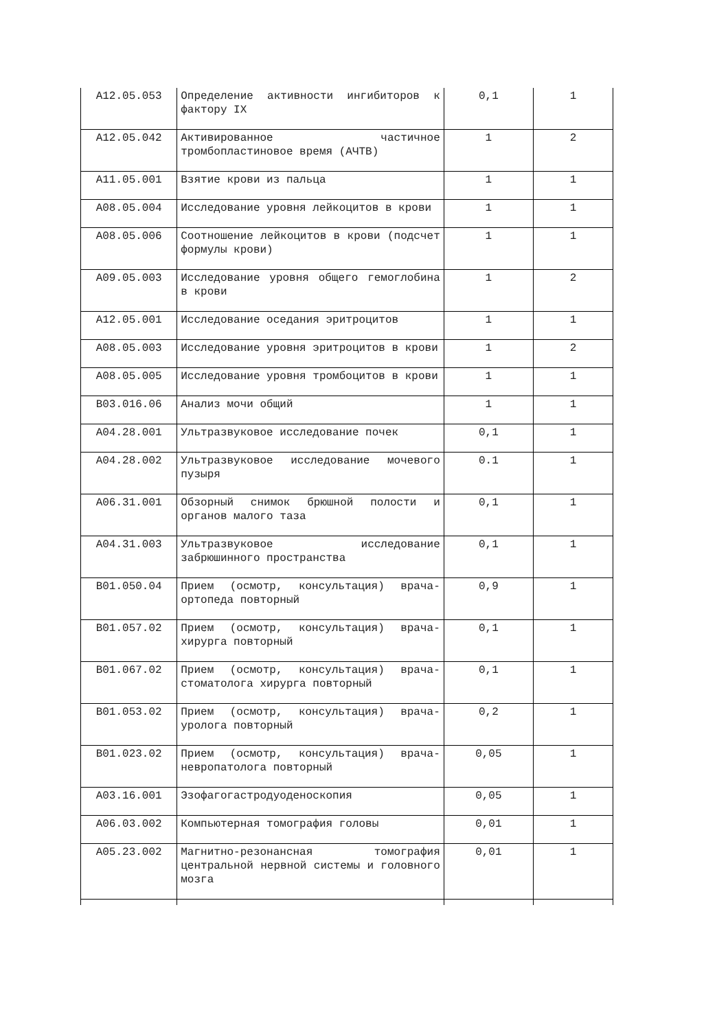| A12.05.053 | Определение активности ингибиторов к фактору IX | 0,1 | 1 |
| A12.05.042 | Активированное частичное тромбопластиновое время (АЧТВ) | 1 | 2 |
| A11.05.001 | Взятие крови из пальца | 1 | 1 |
| A08.05.004 | Исследование уровня лейкоцитов в крови | 1 | 1 |
| A08.05.006 | Соотношение лейкоцитов в крови (подсчет формулы крови) | 1 | 1 |
| A09.05.003 | Исследование уровня общего гемоглобина в крови | 1 | 2 |
| A12.05.001 | Исследование оседания эритроцитов | 1 | 1 |
| A08.05.003 | Исследование уровня эритроцитов в крови | 1 | 2 |
| A08.05.005 | Исследование уровня тромбоцитов в крови | 1 | 1 |
| B03.016.06 | Анализ мочи общий | 1 | 1 |
| A04.28.001 | Ультразвуковое исследование почек | 0,1 | 1 |
| A04.28.002 | Ультразвуковое исследование мочевого пузыря | 0.1 | 1 |
| A06.31.001 | Обзорный снимок брюшной полости и органов малого таза | 0,1 | 1 |
| A04.31.003 | Ультразвуковое исследование забрюшинного пространства | 0,1 | 1 |
| B01.050.04 | Прием (осмотр, консультация) врача-ортопеда повторный | 0,9 | 1 |
| B01.057.02 | Прием (осмотр, консультация) врача-хирурга повторный | 0,1 | 1 |
| B01.067.02 | Прием (осмотр, консультация) врача-стоматолога хирурга повторный | 0,1 | 1 |
| B01.053.02 | Прием (осмотр, консультация) врача-уролога повторный | 0,2 | 1 |
| B01.023.02 | Прием (осмотр, консультация) врача-невропатолога повторный | 0,05 | 1 |
| A03.16.001 | Эзофагогастродуоденоскопия | 0,05 | 1 |
| A06.03.002 | Компьютерная томография головы | 0,01 | 1 |
| A05.23.002 | Магнитно-резонансная томография центральной нервной системы и головного мозга | 0,01 | 1 |